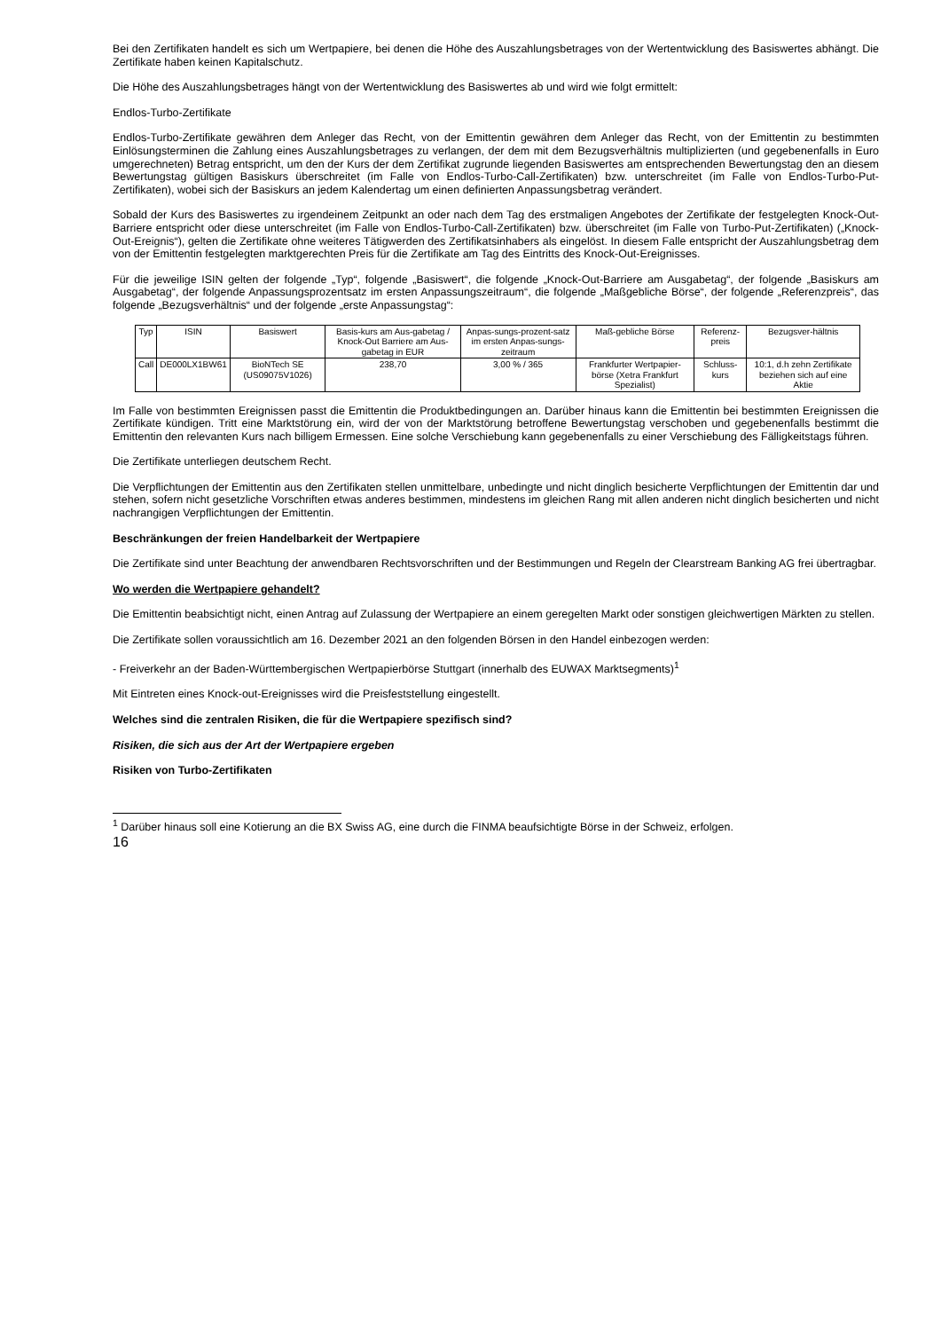Bei den Zertifikaten handelt es sich um Wertpapiere, bei denen die Höhe des Auszahlungsbetrages von der Wertentwicklung des Basiswertes abhängt. Die Zertifikate haben keinen Kapitalschutz.
Die Höhe des Auszahlungsbetrages hängt von der Wertentwicklung des Basiswertes ab und wird wie folgt ermittelt:
Endlos-Turbo-Zertifikate
Endlos-Turbo-Zertifikate gewähren dem Anleger das Recht, von der Emittentin gewähren dem Anleger das Recht, von der Emittentin zu bestimmten Einlösungsterminen die Zahlung eines Auszahlungsbetrages zu verlangen, der dem mit dem Bezugsverhältnis multiplizierten (und gegebenenfalls in Euro umgerechneten) Betrag entspricht, um den der Kurs der dem Zertifikat zugrunde liegenden Basiswertes am entsprechenden Bewertungstag den an diesem Bewertungstag gültigen Basiskurs überschreitet (im Falle von Endlos-Turbo-Call-Zertifikaten) bzw. unterschreitet (im Falle von Endlos-Turbo-Put-Zertifikaten), wobei sich der Basiskurs an jedem Kalendertag um einen definierten Anpassungsbetrag verändert.
Sobald der Kurs des Basiswertes zu irgendeinem Zeitpunkt an oder nach dem Tag des erstmaligen Angebotes der Zertifikate der festgelegten Knock-Out-Barriere entspricht oder diese unterschreitet (im Falle von Endlos-Turbo-Call-Zertifikaten) bzw. überschreitet (im Falle von Turbo-Put-Zertifikaten) („Knock-Out-Ereignis“), gelten die Zertifikate ohne weiteres Tätigwerden des Zertifikatsinhabers als eingelöst. In diesem Falle entspricht der Auszahlungsbetrag dem von der Emittentin festgelegten marktgerechten Preis für die Zertifikate am Tag des Eintritts des Knock-Out-Ereignisses.
Für die jeweilige ISIN gelten der folgende „Typ“, folgende „Basiswert“, die folgende „Knock-Out-Barriere am Ausgabetag“, der folgende „Basiskurs am Ausgabetag“, der folgende Anpassungsprozentsatz im ersten Anpassungszeitraum“, die folgende „Maßgebliche Börse“, der folgende „Referenzpreis“, das folgende „Bezugsverhältnis“ und der folgende „erste Anpassungstag“:
| Typ | ISIN | Basiswert | Basis-kurs am Aus-gabetag / Knock-Out Barriere am Aus-gabetag in EUR | Anpas-sungs-prozent-satz im ersten Anpas-sungs-zeitraum | Maß-gebliche Börse | Referenz-preis | Bezugsver-hältnis |
| --- | --- | --- | --- | --- | --- | --- | --- |
| Call | DE000LX1BW61 | BioNTech SE (US09075V1026) | 238,70 | 3,00 % / 365 | Frankfurter Wertpapier-börse (Xetra Frankfurt Spezialist) | Schluss-kurs | 10:1, d.h zehn Zertifikate beziehen sich auf eine Aktie |
Im Falle von bestimmten Ereignissen passt die Emittentin die Produktbedingungen an. Darüber hinaus kann die Emittentin bei bestimmten Ereignissen die Zertifikate kündigen. Tritt eine Marktstörung ein, wird der von der Marktstörung betroffene Bewertungstag verschoben und gegebenenfalls bestimmt die Emittentin den relevanten Kurs nach billigem Ermessen. Eine solche Verschiebung kann gegebenenfalls zu einer Verschiebung des Fälligkeitstags führen.
Die Zertifikate unterliegen deutschem Recht.
Die Verpflichtungen der Emittentin aus den Zertifikaten stellen unmittelbare, unbedingte und nicht dinglich besicherte Verpflichtungen der Emittentin dar und stehen, sofern nicht gesetzliche Vorschriften etwas anderes bestimmen, mindestens im gleichen Rang mit allen anderen nicht dinglich besicherten und nicht nachrangigen Verpflichtungen der Emittentin.
Beschränkungen der freien Handelbarkeit der Wertpapiere
Die Zertifikate sind unter Beachtung der anwendbaren Rechtsvorschriften und der Bestimmungen und Regeln der Clearstream Banking AG frei übertragbar.
Wo werden die Wertpapiere gehandelt?
Die Emittentin beabsichtigt nicht, einen Antrag auf Zulassung der Wertpapiere an einem geregelten Markt oder sonstigen gleichwertigen Märkten zu stellen.
Die Zertifikate sollen voraussichtlich am 16. Dezember 2021 an den folgenden Börsen in den Handel einbezogen werden:
- Freiverkehr an der Baden-Württembergischen Wertpapierbörse Stuttgart (innerhalb des EUWAX Marktsegments)<sup>1</sup>
Mit Eintreten eines Knock-out-Ereignisses wird die Preisfeststellung eingestellt.
Welches sind die zentralen Risiken, die für die Wertpapiere spezifisch sind?
Risiken, die sich aus der Art der Wertpapiere ergeben
Risiken von Turbo-Zertifikaten
<sup>1</sup> Darüber hinaus soll eine Kotierung an die BX Swiss AG, eine durch die FINMA beaufsichtigte Börse in der Schweiz, erfolgen.
16